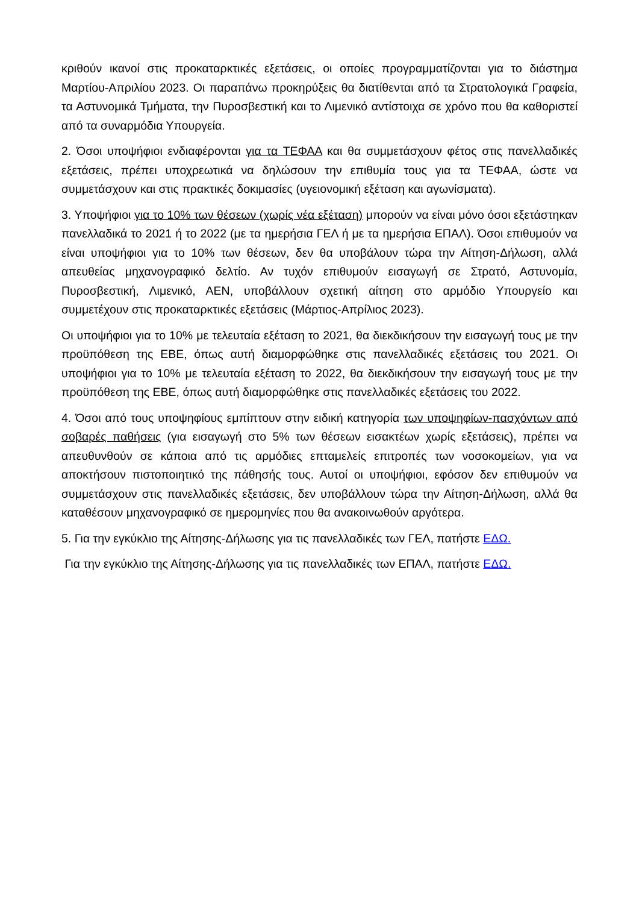κριθούν ικανοί στις προκαταρκτικές εξετάσεις, οι οποίες προγραμματίζονται για το διάστημα Μαρτίου-Απριλίου 2023. Οι παραπάνω προκηρύξεις θα διατίθενται από τα Στρατολογικά Γραφεία, τα Αστυνομικά Τμήματα, την Πυροσβεστική και το Λιμενικό αντίστοιχα σε χρόνο που θα καθοριστεί από τα συναρμόδια Υπουργεία.
2. Όσοι υποψήφιοι ενδιαφέρονται για τα ΤΕΦΑΑ και θα συμμετάσχουν φέτος στις πανελλαδικές εξετάσεις, πρέπει υποχρεωτικά να δηλώσουν την επιθυμία τους για τα ΤΕΦΑΑ, ώστε να συμμετάσχουν και στις πρακτικές δοκιμασίες (υγειονομική εξέταση και αγωνίσματα).
3. Υποψήφιοι για το 10% των θέσεων (χωρίς νέα εξέταση) μπορούν να είναι μόνο όσοι εξετάστηκαν πανελλαδικά το 2021 ή το 2022 (με τα ημερήσια ΓΕΛ ή με τα ημερήσια ΕΠΑΛ). Όσοι επιθυμούν να είναι υποψήφιοι για το 10% των θέσεων, δεν θα υποβάλουν τώρα την Αίτηση-Δήλωση, αλλά απευθείας μηχανογραφικό δελτίο. Αν τυχόν επιθυμούν εισαγωγή σε Στρατό, Αστυνομία, Πυροσβεστική, Λιμενικό, ΑΕΝ, υποβάλλουν σχετική αίτηση στο αρμόδιο Υπουργείο και συμμετέχουν στις προκαταρκτικές εξετάσεις (Μάρτιος-Απρίλιος 2023).
Οι υποψήφιοι για το 10% με τελευταία εξέταση το 2021, θα διεκδικήσουν την εισαγωγή τους με την προϋπόθεση της ΕΒΕ, όπως αυτή διαμορφώθηκε στις πανελλαδικές εξετάσεις του 2021. Οι υποψήφιοι για το 10% με τελευταία εξέταση το 2022, θα διεκδικήσουν την εισαγωγή τους με την προϋπόθεση της ΕΒΕ, όπως αυτή διαμορφώθηκε στις πανελλαδικές εξετάσεις του 2022.
4. Όσοι από τους υποψηφίους εμπίπτουν στην ειδική κατηγορία των υποψηφίων-πασχόντων από σοβαρές παθήσεις (για εισαγωγή στο 5% των θέσεων εισακτέων χωρίς εξετάσεις), πρέπει να απευθυνθούν σε κάποια από τις αρμόδιες επταμελείς επιτροπές των νοσοκομείων, για να αποκτήσουν πιστοποιητικό της πάθησής τους. Αυτοί οι υποψήφιοι, εφόσον δεν επιθυμούν να συμμετάσχουν στις πανελλαδικές εξετάσεις, δεν υποβάλλουν τώρα την Αίτηση-Δήλωση, αλλά θα καταθέσουν μηχανογραφικό σε ημερομηνίες που θα ανακοινωθούν αργότερα.
5. Για την εγκύκλιο της Αίτησης-Δήλωσης για τις πανελλαδικές των ΓΕΛ, πατήστε ΕΔΩ.
Για την εγκύκλιο της Αίτησης-Δήλωσης για τις πανελλαδικές των ΕΠΑΛ, πατήστε ΕΔΩ.